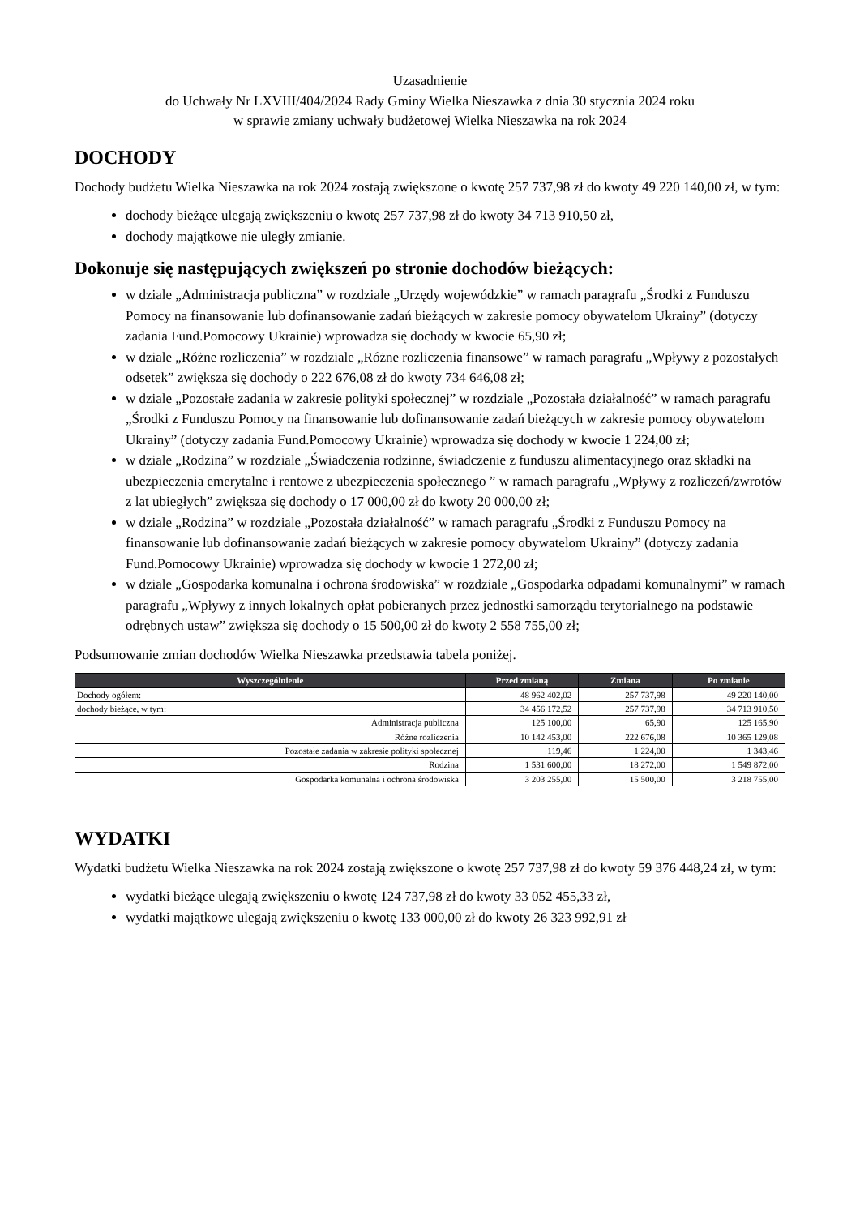Uzasadnienie
do Uchwały Nr LXVIII/404/2024 Rady Gminy Wielka Nieszawka z dnia 30 stycznia 2024 roku
w sprawie zmiany uchwały budżetowej Wielka Nieszawka na rok 2024
DOCHODY
Dochody budżetu Wielka Nieszawka na rok 2024 zostają zwiększone o kwotę 257 737,98 zł do kwoty 49 220 140,00 zł, w tym:
dochody bieżące ulegają zwiększeniu o kwotę 257 737,98 zł do kwoty 34 713 910,50 zł,
dochody majątkowe nie uległy zmianie.
Dokonuje się następujących zwiększeń po stronie dochodów bieżących:
w dziale „Administracja publiczna” w rozdziale „Urzędy wojewódzkie” w ramach paragrafu „Środki z Funduszu Pomocy na finansowanie lub dofinansowanie zadań bieżących w zakresie pomocy obywatelom Ukrainy” (dotyczy zadania Fund.Pomocowy Ukrainie) wprowadza się dochody w kwocie 65,90 zł;
w dziale „Różne rozliczenia” w rozdziale „Różne rozliczenia finansowe” w ramach paragrafu „Wpływy z pozostałych odsetek” zwiększa się dochody o 222 676,08 zł do kwoty 734 646,08 zł;
w dziale „Pozostałe zadania w zakresie polityki społecznej” w rozdziale „Pozostała działalność” w ramach paragrafu „Środki z Funduszu Pomocy na finansowanie lub dofinansowanie zadań bieżących w zakresie pomocy obywatelom Ukrainy” (dotyczy zadania Fund.Pomocowy Ukrainie) wprowadza się dochody w kwocie 1 224,00 zł;
w dziale „Rodzina” w rozdziale „Świadczenia rodzinne, świadczenie z funduszu alimentacyjnego oraz składki na ubezpieczenia emerytalne i rentowe z ubezpieczenia społecznego ” w ramach paragrafu „Wpływy z rozliczeń/zwrotów z lat ubiegłych” zwiększa się dochody o 17 000,00 zł do kwoty 20 000,00 zł;
w dziale „Rodzina” w rozdziale „Pozostała działalność” w ramach paragrafu „Środki z Funduszu Pomocy na finansowanie lub dofinansowanie zadań bieżących w zakresie pomocy obywatelom Ukrainy” (dotyczy zadania Fund.Pomocowy Ukrainie) wprowadza się dochody w kwocie 1 272,00 zł;
w dziale „Gospodarka komunalna i ochrona środowiska” w rozdziale „Gospodarka odpadami komunalnymi” w ramach paragrafu „Wpływy z innych lokalnych opłat pobieranych przez jednostki samorządu terytorialnego na podstawie odrębnych ustaw” zwiększa się dochody o 15 500,00 zł do kwoty 2 558 755,00 zł;
Podsumowanie zmian dochodów Wielka Nieszawka przedstawia tabela poniżej.
| Wyszczególnienie | Przed zmianą | Zmiana | Po zmianie |
| --- | --- | --- | --- |
| Dochody ogółem: | 48 962 402,02 | 257 737,98 | 49 220 140,00 |
| dochody bieżące, w tym: | 34 456 172,52 | 257 737,98 | 34 713 910,50 |
| Administracja publiczna | 125 100,00 | 65,90 | 125 165,90 |
| Różne rozliczenia | 10 142 453,00 | 222 676,08 | 10 365 129,08 |
| Pozostałe zadania w zakresie polityki społecznej | 119,46 | 1 224,00 | 1 343,46 |
| Rodzina | 1 531 600,00 | 18 272,00 | 1 549 872,00 |
| Gospodarka komunalna i ochrona środowiska | 3 203 255,00 | 15 500,00 | 3 218 755,00 |
WYDATKI
Wydatki budżetu Wielka Nieszawka na rok 2024 zostają zwiększone o kwotę 257 737,98 zł do kwoty 59 376 448,24 zł, w tym:
wydatki bieżące ulegają zwiększeniu o kwotę 124 737,98 zł do kwoty 33 052 455,33 zł,
wydatki majątkowe ulegają zwiększeniu o kwotę 133 000,00 zł do kwoty 26 323 992,91 zł